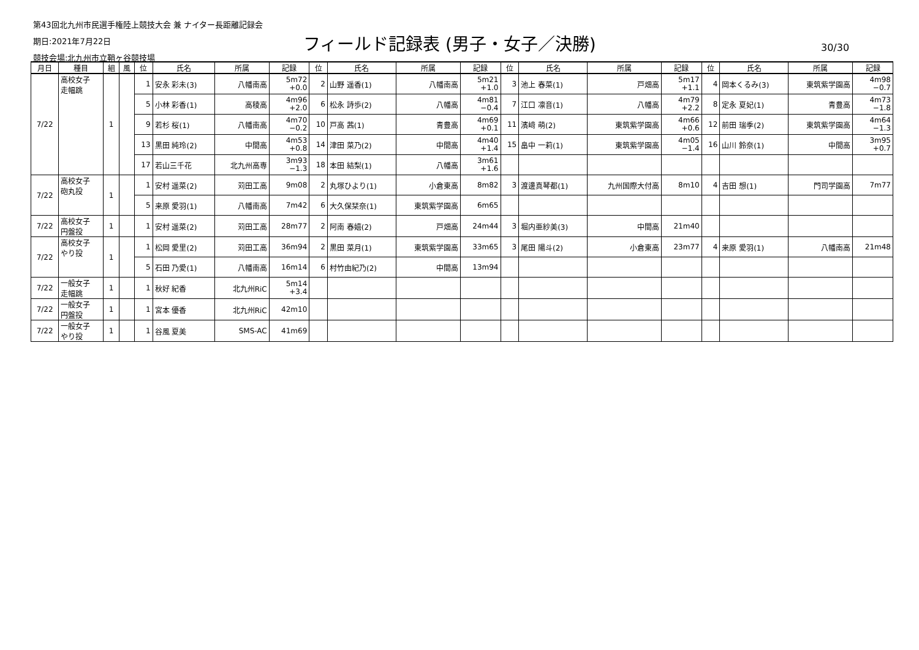第43回北九州市民選手権陸上競技大会 兼 ナイター長距離記録会
期日:2021年7月22日
競技会場:北九州市立鞘ヶ谷競技場
フィールド記録表 (男子・女子／決勝) 30/30
| 月日 | 種目 | 組 | 風 | 位 | 氏名 | 所属 | 記録 | 位 | 氏名 | 所属 | 記録 | 位 | 氏名 | 所属 | 記録 | 位 | 氏名 | 所属 | 記録 |
| --- | --- | --- | --- | --- | --- | --- | --- | --- | --- | --- | --- | --- | --- | --- | --- | --- | --- | --- | --- |
| 7/22 | 高校女子 走幅跳 | 1 | | 1 | 安永 彩未(3) | 八幡南高 | 5m72 +0.0 | 2 | 山野 遥香(1) | 八幡南高 | 5m21 +1.0 | 3 | 池上 春菜(1) | 戸畑高 | 5m17 +1.1 | 4 | 岡本くるみ(3) | 東筑紫学園高 | 4m98 −0.7 |
| | | | | 5 | 小林 彩香(1) | 高稜高 | 4m96 +2.0 | 6 | 松永 詩歩(2) | 八幡高 | 4m81 −0.4 | 7 | 江口 凛音(1) | 八幡高 | 4m79 +2.2 | 8 | 定永 夏妃(1) | 青豊高 | 4m73 −1.8 |
| | | | | 9 | 若杉 桜(1) | 八幡南高 | 4m70 −0.2 | 10 | 戸高 茜(1) | 青豊高 | 4m69 +0.1 | 11 | 濱﨑 萌(2) | 東筑紫学園高 | 4m66 +0.6 | 12 | 前田 瑞季(2) | 東筑紫学園高 | 4m64 −1.3 |
| | | | | 13 | 黒田 純玲(2) | 中間高 | 4m53 +0.8 | 14 | 津田 菜乃(2) | 中間高 | 4m40 +1.4 | 15 | 畠中 一莉(1) | 東筑紫学園高 | 4m05 −1.4 | 16 | 山川 鈴奈(1) | 中間高 | 3m95 +0.7 |
| | | | | 17 | 若山三千花 | 北九州高専 | 3m93 −1.3 | 18 | 本田 結梨(1) | 八幡高 | 3m61 +1.6 | | | | | | | | |
| 7/22 | 高校女子 砲丸投 | 1 | | 1 | 安村 遥菜(2) | 苅田工高 | 9m08 | 2 | 丸塚ひより(1) | 小倉東高 | 8m82 | 3 | 渡邊真琴都(1) | 九州国際大付高 | 8m10 | 4 | 吉田 想(1) | 門司学園高 | 7m77 |
| | | | | 5 | 来原 愛羽(1) | 八幡南高 | 7m42 | 6 | 大久保栞奈(1) | 東筑紫学園高 | 6m65 | | | | | | | | |
| 7/22 | 高校女子 円盤投 | 1 | | 1 | 安村 遥菜(2) | 苅田工高 | 28m77 | 2 | 阿南 春嬉(2) | 戸畑高 | 24m44 | 3 | 堀内亜紗美(3) | 中間高 | 21m40 | | | | |
| 7/22 | 高校女子 やり投 | 1 | | 1 | 松岡 愛里(2) | 苅田工高 | 36m94 | 2 | 黒田 菜月(1) | 東筑紫学園高 | 33m65 | 3 | 尾田 陽斗(2) | 小倉東高 | 23m77 | 4 | 来原 愛羽(1) | 八幡南高 | 21m48 |
| | | | | 5 | 石田 乃愛(1) | 八幡南高 | 16m14 | 6 | 村竹由紀乃(2) | 中間高 | 13m94 | | | | | | | | |
| 7/22 | 一般女子 走幅跳 | 1 | | 1 | 秋好 紀香 | 北九州RiC | 5m14 +3.4 | | | | | | | | | | | | |
| 7/22 | 一般女子 円盤投 | 1 | | 1 | 宮本 優香 | 北九州RiC | 42m10 | | | | | | | | | | | | |
| 7/22 | 一般女子 やり投 | 1 | | 1 | 谷風 夏美 | SMS-AC | 41m69 | | | | | | | | | | | | |